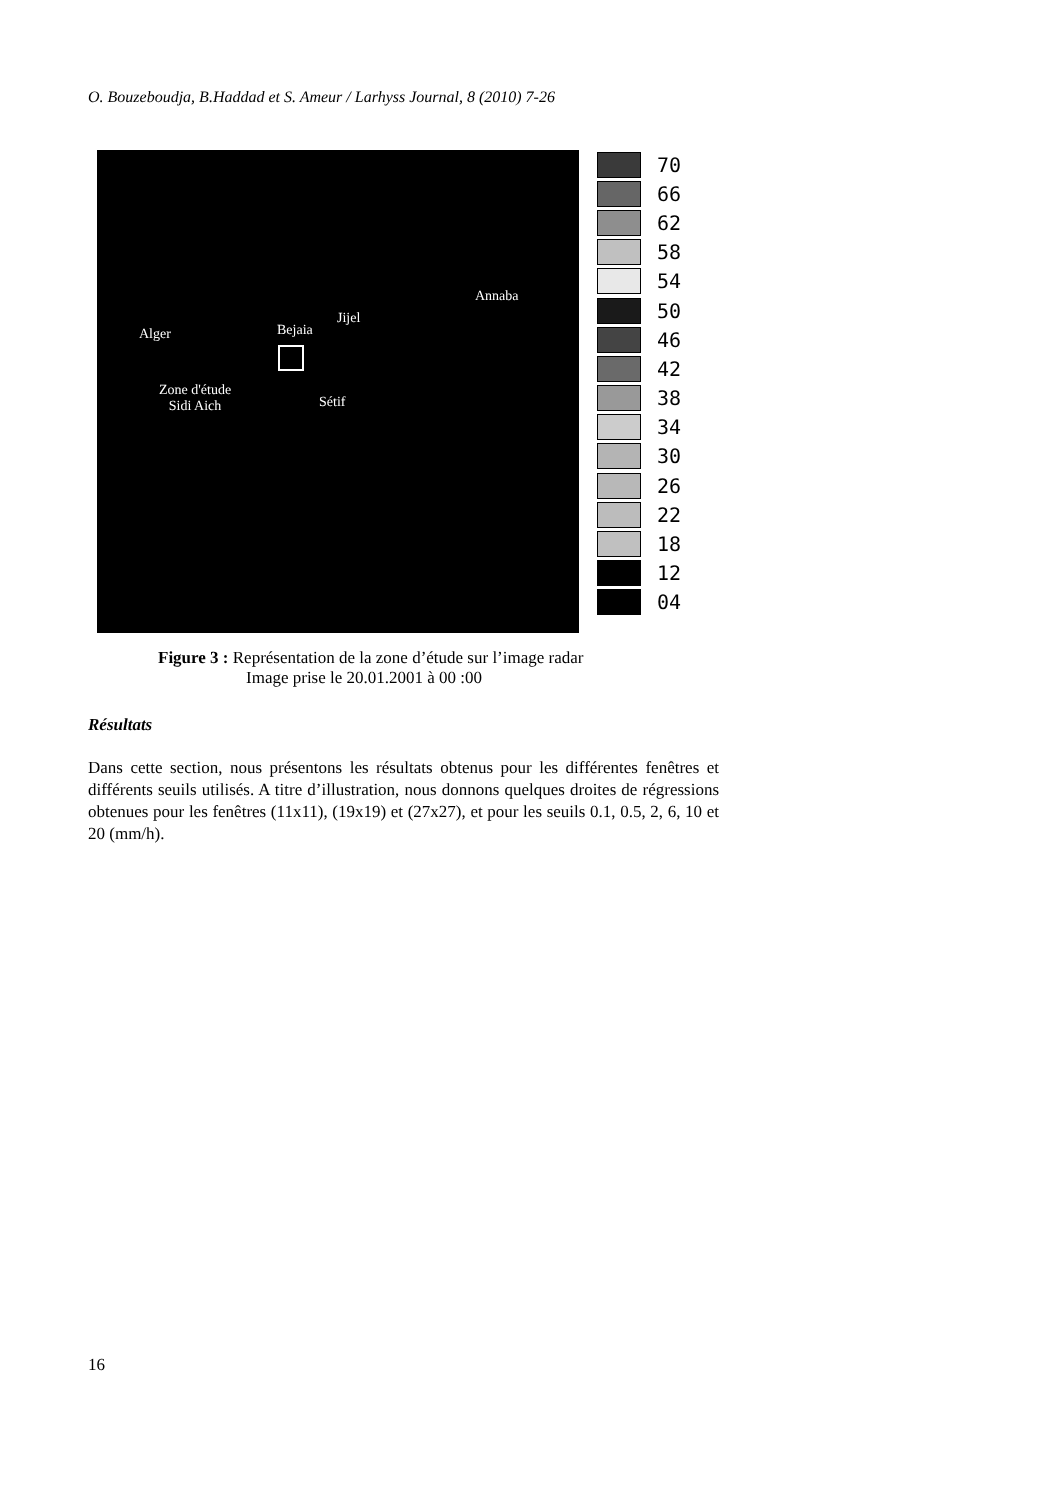O. Bouzeboudja, B.Haddad et S. Ameur / Larhyss Journal, 8 (2010) 7-26
Alger Bejaia
Jijel
Annaba
Zone d'étude
Sidi Aich Sétif
70
66
62
58
54
50
46
42
38
34
30
26
22
18
12
04
Figure 3 : Représentation de la zone d’étude sur l’image radar
Image prise le 20.01.2001 à 00 :00
Résultats
Dans cette section, nous présentons les résultats obtenus pour les différentes fenêtres et différents seuils utilisés. A titre d’illustration, nous donnons quelques droites de régressions obtenues pour les fenêtres (11x11), (19x19) et (27x27), et pour les seuils 0.1, 0.5, 2, 6, 10 et 20 (mm/h).
16